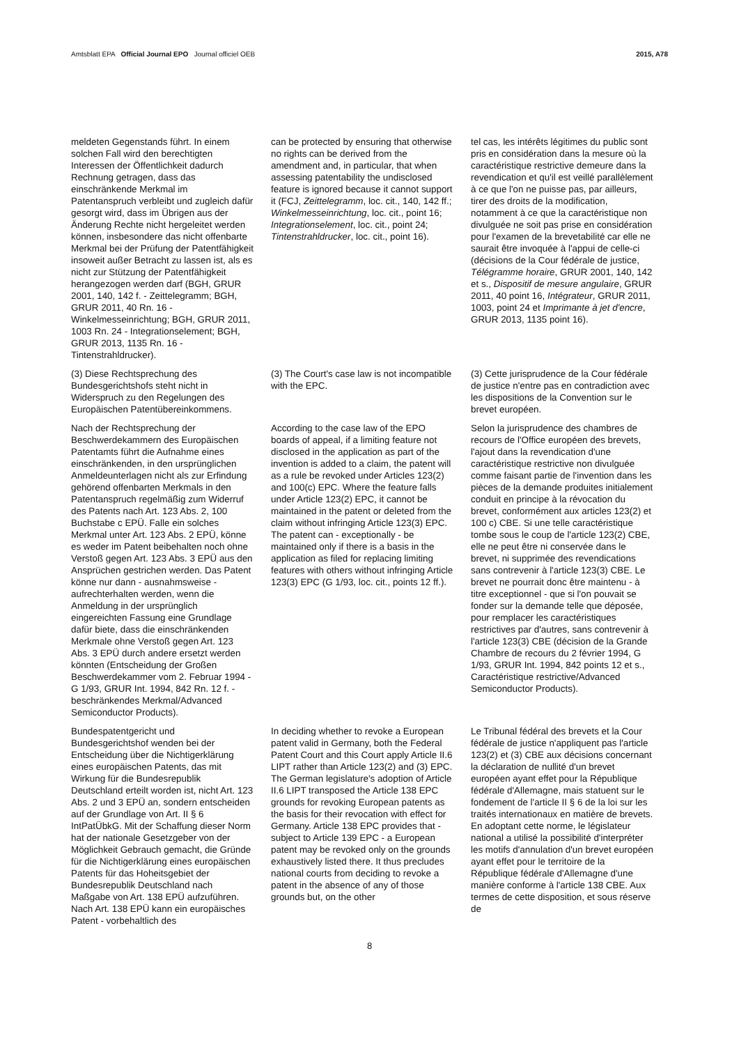Amtsblatt EPA Official Journal EPO Journal officiel OEB 2015, A78
meldeten Gegenstands führt. In einem solchen Fall wird den berechtigten Interessen der Öffentlichkeit dadurch Rechnung getragen, dass das einschränkende Merkmal im Patentanspruch verbleibt und zugleich dafür gesorgt wird, dass im Übrigen aus der Änderung Rechte nicht hergeleitet werden können, insbesondere das nicht offenbarte Merkmal bei der Prüfung der Patentfähigkeit insoweit außer Betracht zu lassen ist, als es nicht zur Stützung der Patentfähigkeit herangezogen werden darf (BGH, GRUR 2001, 140, 142 f. - Zeittelegramm; BGH, GRUR 2011, 40 Rn. 16 - Winkelmesseinrichtung; BGH, GRUR 2011, 1003 Rn. 24 - Integrationselement; BGH, GRUR 2013, 1135 Rn. 16 - Tintenstrahldrucker).
can be protected by ensuring that otherwise no rights can be derived from the amendment and, in particular, that when assessing patentability the undisclosed feature is ignored because it cannot support it (FCJ, Zeittelegramm, loc. cit., 140, 142 ff.; Winkelmesseinrichtung, loc. cit., point 16; Integrationselement, loc. cit., point 24; Tintenstrahldrucker, loc. cit., point 16).
tel cas, les intérêts légitimes du public sont pris en considération dans la mesure où la caractéristique restrictive demeure dans la revendication et qu'il est veillé parallèlement à ce que l'on ne puisse pas, par ailleurs, tirer des droits de la modification, notamment à ce que la caractéristique non divulguée ne soit pas prise en considération pour l'examen de la brevetabilité car elle ne saurait être invoquée à l'appui de celle-ci (décisions de la Cour fédérale de justice, Télégramme horaire, GRUR 2001, 140, 142 et s., Dispositif de mesure angulaire, GRUR 2011, 40 point 16, Intégrateur, GRUR 2011, 1003, point 24 et Imprimante à jet d'encre, GRUR 2013, 1135 point 16).
(3) Diese Rechtsprechung des Bundesgerichtshofs steht nicht in Widerspruch zu den Regelungen des Europäischen Patentübereinkommens.
(3) The Court's case law is not incompatible with the EPC.
(3) Cette jurisprudence de la Cour fédérale de justice n'entre pas en contradiction avec les dispositions de la Convention sur le brevet européen.
Nach der Rechtsprechung der Beschwerdekammern des Europäischen Patentamts führt die Aufnahme eines einschränkenden, in den ursprünglichen Anmeldeunterlagen nicht als zur Erfindung gehörend offenbarten Merkmals in den Patentanspruch regelmäßig zum Widerruf des Patents nach Art. 123 Abs. 2, 100 Buchstabe c EPÜ. Falle ein solches Merkmal unter Art. 123 Abs. 2 EPÜ, könne es weder im Patent beibehalten noch ohne Verstoß gegen Art. 123 Abs. 3 EPÜ aus den Ansprüchen gestrichen werden. Das Patent könne nur dann - ausnahmsweise - aufrechterhalten werden, wenn die Anmeldung in der ursprünglich eingereichten Fassung eine Grundlage dafür biete, dass die einschränkenden Merkmale ohne Verstoß gegen Art. 123 Abs. 3 EPÜ durch andere ersetzt werden könnten (Entscheidung der Großen Beschwerdekammer vom 2. Februar 1994 - G 1/93, GRUR Int. 1994, 842 Rn. 12 f. - beschränkendes Merkmal/Advanced Semiconductor Products).
According to the case law of the EPO boards of appeal, if a limiting feature not disclosed in the application as part of the invention is added to a claim, the patent will as a rule be revoked under Articles 123(2) and 100(c) EPC. Where the feature falls under Article 123(2) EPC, it cannot be maintained in the patent or deleted from the claim without infringing Article 123(3) EPC. The patent can - exceptionally - be maintained only if there is a basis in the application as filed for replacing limiting features with others without infringing Article 123(3) EPC (G 1/93, loc. cit., points 12 ff.).
Selon la jurisprudence des chambres de recours de l'Office européen des brevets, l'ajout dans la revendication d'une caractéristique restrictive non divulguée comme faisant partie de l'invention dans les pièces de la demande produites initialement conduit en principe à la révocation du brevet, conformément aux articles 123(2) et 100 c) CBE. Si une telle caractéristique tombe sous le coup de l'article 123(2) CBE, elle ne peut être ni conservée dans le brevet, ni supprimée des revendications sans contrevenir à l'article 123(3) CBE. Le brevet ne pourrait donc être maintenu - à titre exceptionnel - que si l'on pouvait se fonder sur la demande telle que déposée, pour remplacer les caractéristiques restrictives par d'autres, sans contrevenir à l'article 123(3) CBE (décision de la Grande Chambre de recours du 2 février 1994, G 1/93, GRUR Int. 1994, 842 points 12 et s., Caractéristique restrictive/Advanced Semiconductor Products).
Bundespatentgericht und Bundesgerichtshof wenden bei der Entscheidung über die Nichtigerklärung eines europäischen Patents, das mit Wirkung für die Bundesrepublik Deutschland erteilt worden ist, nicht Art. 123 Abs. 2 und 3 EPÜ an, sondern entscheiden auf der Grundlage von Art. II § 6 IntPatÜbkG. Mit der Schaffung dieser Norm hat der nationale Gesetzgeber von der Möglichkeit Gebrauch gemacht, die Gründe für die Nichtigerklärung eines europäischen Patents für das Hoheitsgebiet der Bundesrepublik Deutschland nach Maßgabe von Art. 138 EPÜ aufzuführen. Nach Art. 138 EPÜ kann ein europäisches Patent - vorbehaltlich des
In deciding whether to revoke a European patent valid in Germany, both the Federal Patent Court and this Court apply Article II.6 LIPT rather than Article 123(2) and (3) EPC. The German legislature's adoption of Article II.6 LIPT transposed the Article 138 EPC grounds for revoking European patents as the basis for their revocation with effect for Germany. Article 138 EPC provides that - subject to Article 139 EPC - a European patent may be revoked only on the grounds exhaustively listed there. It thus precludes national courts from deciding to revoke a patent in the absence of any of those grounds but, on the other
Le Tribunal fédéral des brevets et la Cour fédérale de justice n'appliquent pas l'article 123(2) et (3) CBE aux décisions concernant la déclaration de nullité d'un brevet européen ayant effet pour la République fédérale d'Allemagne, mais statuent sur le fondement de l'article II § 6 de la loi sur les traités internationaux en matière de brevets. En adoptant cette norme, le législateur national a utilisé la possibilité d'interpréter les motifs d'annulation d'un brevet européen ayant effet pour le territoire de la République fédérale d'Allemagne d'une manière conforme à l'article 138 CBE. Aux termes de cette disposition, et sous réserve de
8